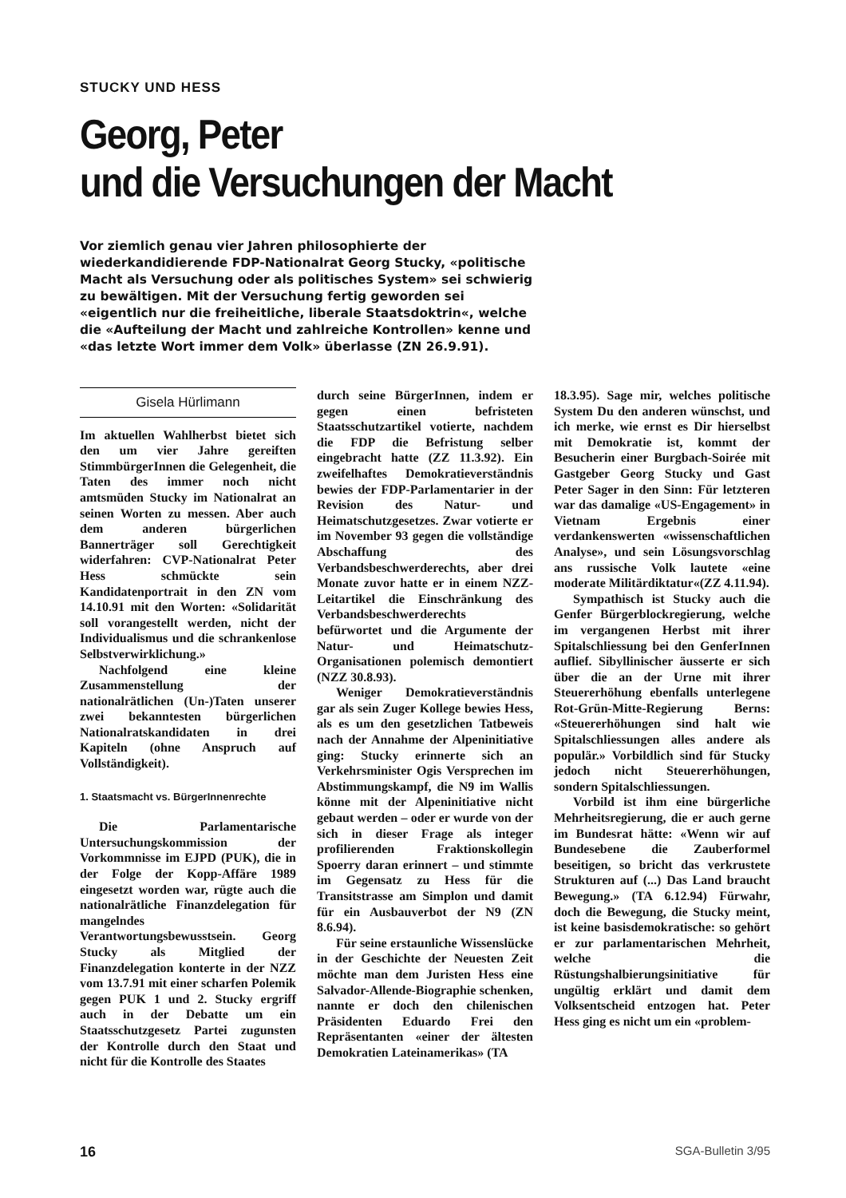STUCKY UND HESS
Georg, Peter
und die Versuchungen der Macht
Vor ziemlich genau vier Jahren philosophierte der wiederkandidierende FDP-Nationalrat Georg Stucky, «politische Macht als Versuchung oder als politisches System» sei schwierig zu bewältigen. Mit der Versuchung fertig geworden sei «eigentlich nur die freiheitliche, liberale Staatsdoktrin«, welche die «Aufteilung der Macht und zahlreiche Kontrollen» kenne und «das letzte Wort immer dem Volk» überlasse (ZN 26.9.91).
Gisela Hürlimann
Im aktuellen Wahlherbst bietet sich den um vier Jahre gereiften StimmbürgerInnen die Gelegenheit, die Taten des immer noch nicht amtsmüden Stucky im Nationalrat an seinen Worten zu messen. Aber auch dem anderen bürgerlichen Bannerträger soll Gerechtigkeit widerfahren: CVP-Nationalrat Peter Hess schmückte sein Kandidatenportrait in den ZN vom 14.10.91 mit den Worten: «Solidarität soll vorangestellt werden, nicht der Individualismus und die schrankenlose Selbstverwirklichung.»
Nachfolgend eine kleine Zusammenstellung der nationalrätlichen (Un-)Taten unserer zwei bekanntesten bürgerlichen Nationalratskandidaten in drei Kapiteln (ohne Anspruch auf Vollständigkeit).
1. Staatsmacht vs. BürgerInnenrechte
Die Parlamentarische Untersuchungskommission der Vorkommnisse im EJPD (PUK), die in der Folge der Kopp-Affäre 1989 eingesetzt worden war, rügte auch die nationalrätliche Finanzdelegation für mangelndes Verantwortungsbewusstsein. Georg Stucky als Mitglied der Finanzdelegation konterte in der NZZ vom 13.7.91 mit einer scharfen Polemik gegen PUK 1 und 2. Stucky ergriff auch in der Debatte um ein Staatsschutzgesetz Partei zugunsten der Kontrolle durch den Staat und nicht für die Kontrolle des Staates
durch seine BürgerInnen, indem er gegen einen befristeten Staatsschutzartikel votierte, nachdem die FDP die Befristung selber eingebracht hatte (ZZ 11.3.92). Ein zweifelhaftes Demokratieverständnis bewies der FDP-Parlamentarier in der Revision des Natur- und Heimatschutzgesetzes. Zwar votierte er im November 93 gegen die vollständige Abschaffung des Verbandsbeschwerderechts, aber drei Monate zuvor hatte er in einem NZZ-Leitartikel die Einschränkung des Verbandsbeschwerderechts befürwortet und die Argumente der Natur- und Heimatschutz-Organisationen polemisch demontiert (NZZ 30.8.93).
Weniger Demokratieverständnis gar als sein Zuger Kollege bewies Hess, als es um den gesetzlichen Tatbeweis nach der Annahme der Alpeninitiative ging: Stucky erinnerte sich an Verkehrsminister Ogis Versprechen im Abstimmungskampf, die N9 im Wallis könne mit der Alpeninitiative nicht gebaut werden – oder er wurde von der sich in dieser Frage als integer profilierenden Fraktionskollegin Spoerry daran erinnert – und stimmte im Gegensatz zu Hess für die Transitstrasse am Simplon und damit für ein Ausbauverbot der N9 (ZN 8.6.94).
Für seine erstaunliche Wissenslücke in der Geschichte der Neuesten Zeit möchte man dem Juristen Hess eine Salvador-Allende-Biographie schenken, nannte er doch den chilenischen Präsidenten Eduardo Frei den Repräsentanten «einer der ältesten Demokratien Lateinamerikas» (TA
18.3.95). Sage mir, welches politische System Du den anderen wünschst, und ich merke, wie ernst es Dir hierselbst mit Demokratie ist, kommt der Besucherin einer Burgbach-Soirée mit Gastgeber Georg Stucky und Gast Peter Sager in den Sinn: Für letzteren war das damalige «US-Engagement» in Vietnam Ergebnis einer verdankenswerten «wissenschaftlichen Analyse», und sein Lösungsvorschlag ans russische Volk lautete «eine moderate Militärdiktatur«(ZZ 4.11.94).
Sympathisch ist Stucky auch die Genfer Bürgerblockregierung, welche im vergangenen Herbst mit ihrer Spitalschliessung bei den GenferInnen auflief. Sibyllinischer äusserte er sich über die an der Urne mit ihrer Steuererhöhung ebenfalls unterlegene Rot-Grün-Mitte-Regierung Berns: «Steuererhöhungen sind halt wie Spitalschliessungen alles andere als populär.» Vorbildlich sind für Stucky jedoch nicht Steuererhöhungen, sondern Spitalschliessungen.
Vorbild ist ihm eine bürgerliche Mehrheitsregierung, die er auch gerne im Bundesrat hätte: «Wenn wir auf Bundesebene die Zauberformel beseitigen, so bricht das verkrustete Strukturen auf (...) Das Land braucht Bewegung.» (TA 6.12.94) Fürwahr, doch die Bewegung, die Stucky meint, ist keine basisdemokratische: so gehört er zur parlamentarischen Mehrheit, welche die Rüstungshalbierungsinitiative für ungültig erklärt und damit dem Volksentscheid entzogen hat. Peter Hess ging es nicht um ein «problem-
16 SGA-Bulletin 3/95